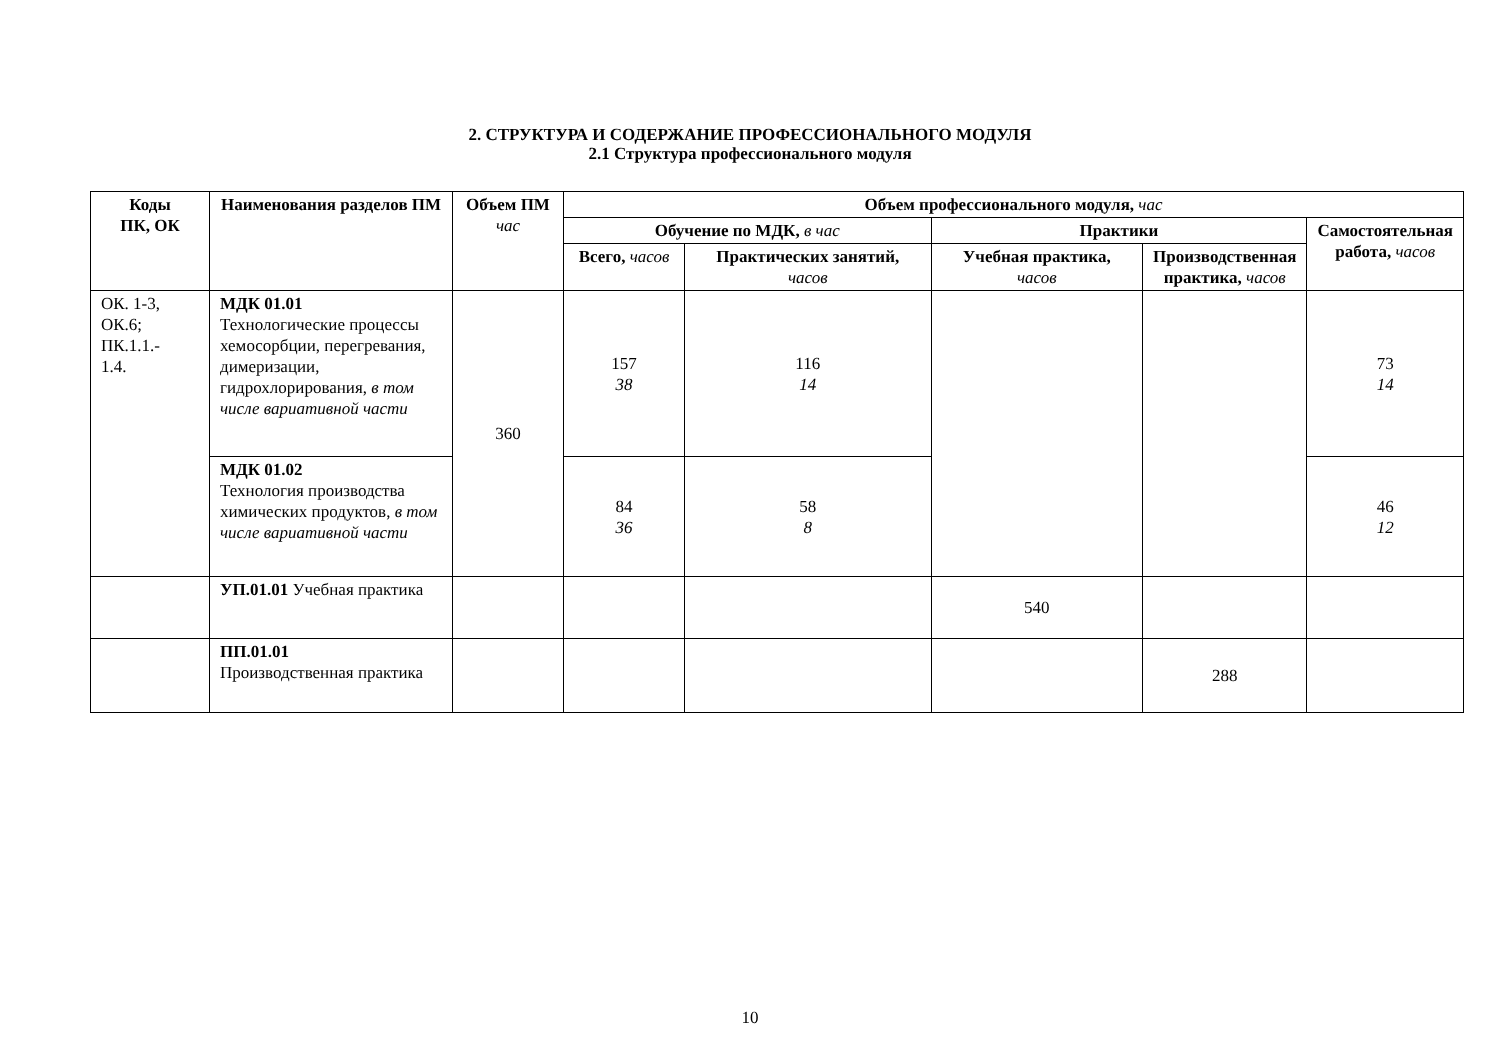2. СТРУКТУРА И СОДЕРЖАНИЕ ПРОФЕССИОНАЛЬНОГО МОДУЛЯ
2.1 Структура профессионального модуля
| Коды ПК, ОК | Наименования разделов ПМ | Объем ПМ час | Объем профессионального модуля, час | | | | |
| --- | --- | --- | --- | --- | --- | --- | --- |
| | | | Обучение по МДК, в час | | Практики | | Самостоятельная работа, часов |
| | | | Всего, часов | Практических занятий, часов | Учебная практика, часов | Производственная практика, часов | |
| ОК. 1-3, ОК.6; ПК.1.1.- 1.4. | МДК 01.01 Технологические процессы хемосорбции, перегревания, димеризации, гидрохлорирования, в том числе вариативной части | 360 | 157 38 | 116 14 | | | 73 14 |
| | МДК 01.02 Технология производства химических продуктов, в том числе вариативной части | | 84 36 | 58 8 | | | 46 12 |
| | УП.01.01 Учебная практика | | | | 540 | | |
| | ПП.01.01 Производственная практика | | | | | 288 | |
10